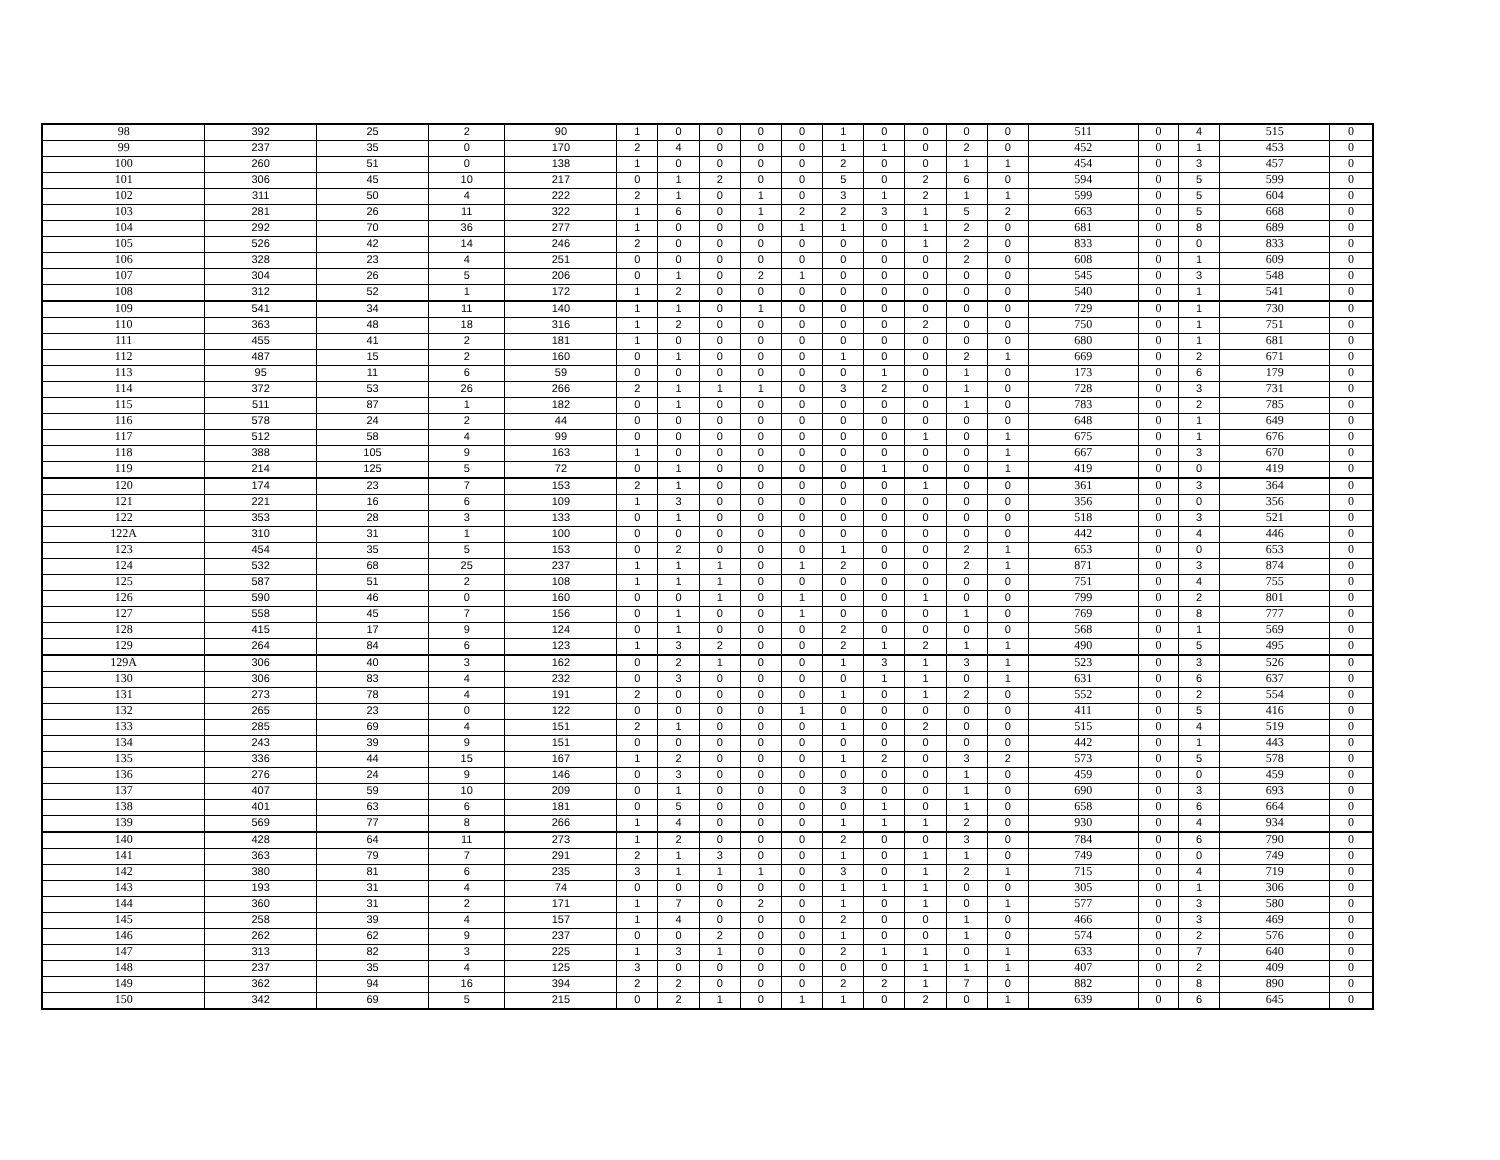| 98 | 392 | 25 | 2 | 90 | 1 | 0 | 0 | 0 | 0 | 1 | 0 | 0 | 0 | 0 | 511 | 0 | 4 | 515 | 0 |
| 99 | 237 | 35 | 0 | 170 | 2 | 4 | 0 | 0 | 0 | 1 | 1 | 0 | 2 | 0 | 452 | 0 | 1 | 453 | 0 |
| 100 | 260 | 51 | 0 | 138 | 1 | 0 | 0 | 0 | 0 | 2 | 0 | 0 | 1 | 1 | 454 | 0 | 3 | 457 | 0 |
| 101 | 306 | 45 | 10 | 217 | 0 | 1 | 2 | 0 | 0 | 5 | 0 | 2 | 6 | 0 | 594 | 0 | 5 | 599 | 0 |
| 102 | 311 | 50 | 4 | 222 | 2 | 1 | 0 | 1 | 0 | 3 | 1 | 2 | 1 | 1 | 599 | 0 | 5 | 604 | 0 |
| 103 | 281 | 26 | 11 | 322 | 1 | 6 | 0 | 1 | 2 | 2 | 3 | 1 | 5 | 2 | 663 | 0 | 5 | 668 | 0 |
| 104 | 292 | 70 | 36 | 277 | 1 | 0 | 0 | 0 | 1 | 1 | 0 | 1 | 2 | 0 | 681 | 0 | 8 | 689 | 0 |
| 105 | 526 | 42 | 14 | 246 | 2 | 0 | 0 | 0 | 0 | 0 | 0 | 1 | 2 | 0 | 833 | 0 | 0 | 833 | 0 |
| 106 | 328 | 23 | 4 | 251 | 0 | 0 | 0 | 0 | 0 | 0 | 0 | 0 | 2 | 0 | 608 | 0 | 1 | 609 | 0 |
| 107 | 304 | 26 | 5 | 206 | 0 | 1 | 0 | 2 | 1 | 0 | 0 | 0 | 0 | 0 | 545 | 0 | 3 | 548 | 0 |
| 108 | 312 | 52 | 1 | 172 | 1 | 2 | 0 | 0 | 0 | 0 | 0 | 0 | 0 | 0 | 540 | 0 | 1 | 541 | 0 |
| 109 | 541 | 34 | 11 | 140 | 1 | 1 | 0 | 1 | 0 | 0 | 0 | 0 | 0 | 0 | 729 | 0 | 1 | 730 | 0 |
| 110 | 363 | 48 | 18 | 316 | 1 | 2 | 0 | 0 | 0 | 0 | 0 | 2 | 0 | 0 | 750 | 0 | 1 | 751 | 0 |
| 111 | 455 | 41 | 2 | 181 | 1 | 0 | 0 | 0 | 0 | 0 | 0 | 0 | 0 | 0 | 680 | 0 | 1 | 681 | 0 |
| 112 | 487 | 15 | 2 | 160 | 0 | 1 | 0 | 0 | 0 | 1 | 0 | 0 | 2 | 1 | 669 | 0 | 2 | 671 | 0 |
| 113 | 95 | 11 | 6 | 59 | 0 | 0 | 0 | 0 | 0 | 0 | 1 | 0 | 1 | 0 | 173 | 0 | 6 | 179 | 0 |
| 114 | 372 | 53 | 26 | 266 | 2 | 1 | 1 | 1 | 0 | 3 | 2 | 0 | 1 | 0 | 728 | 0 | 3 | 731 | 0 |
| 115 | 511 | 87 | 1 | 182 | 0 | 1 | 0 | 0 | 0 | 0 | 0 | 0 | 1 | 0 | 783 | 0 | 2 | 785 | 0 |
| 116 | 578 | 24 | 2 | 44 | 0 | 0 | 0 | 0 | 0 | 0 | 0 | 0 | 0 | 0 | 648 | 0 | 1 | 649 | 0 |
| 117 | 512 | 58 | 4 | 99 | 0 | 0 | 0 | 0 | 0 | 0 | 0 | 1 | 0 | 1 | 675 | 0 | 1 | 676 | 0 |
| 118 | 388 | 105 | 9 | 163 | 1 | 0 | 0 | 0 | 0 | 0 | 0 | 0 | 0 | 1 | 667 | 0 | 3 | 670 | 0 |
| 119 | 214 | 125 | 5 | 72 | 0 | 1 | 0 | 0 | 0 | 0 | 1 | 0 | 0 | 1 | 419 | 0 | 0 | 419 | 0 |
| 120 | 174 | 23 | 7 | 153 | 2 | 1 | 0 | 0 | 0 | 0 | 0 | 1 | 0 | 0 | 361 | 0 | 3 | 364 | 0 |
| 121 | 221 | 16 | 6 | 109 | 1 | 3 | 0 | 0 | 0 | 0 | 0 | 0 | 0 | 0 | 356 | 0 | 0 | 356 | 0 |
| 122 | 353 | 28 | 3 | 133 | 0 | 1 | 0 | 0 | 0 | 0 | 0 | 0 | 0 | 0 | 518 | 0 | 3 | 521 | 0 |
| 122A | 310 | 31 | 1 | 100 | 0 | 0 | 0 | 0 | 0 | 0 | 0 | 0 | 0 | 0 | 442 | 0 | 4 | 446 | 0 |
| 123 | 454 | 35 | 5 | 153 | 0 | 2 | 0 | 0 | 0 | 1 | 0 | 0 | 2 | 1 | 653 | 0 | 0 | 653 | 0 |
| 124 | 532 | 68 | 25 | 237 | 1 | 1 | 1 | 0 | 1 | 2 | 0 | 0 | 2 | 1 | 871 | 0 | 3 | 874 | 0 |
| 125 | 587 | 51 | 2 | 108 | 1 | 1 | 1 | 0 | 0 | 0 | 0 | 0 | 0 | 0 | 751 | 0 | 4 | 755 | 0 |
| 126 | 590 | 46 | 0 | 160 | 0 | 0 | 1 | 0 | 1 | 0 | 0 | 1 | 0 | 0 | 799 | 0 | 2 | 801 | 0 |
| 127 | 558 | 45 | 7 | 156 | 0 | 1 | 0 | 0 | 1 | 0 | 0 | 0 | 1 | 0 | 769 | 0 | 8 | 777 | 0 |
| 128 | 415 | 17 | 9 | 124 | 0 | 1 | 0 | 0 | 0 | 2 | 0 | 0 | 0 | 0 | 568 | 0 | 1 | 569 | 0 |
| 129 | 264 | 84 | 6 | 123 | 1 | 3 | 2 | 0 | 0 | 2 | 1 | 2 | 1 | 1 | 490 | 0 | 5 | 495 | 0 |
| 129A | 306 | 40 | 3 | 162 | 0 | 2 | 1 | 0 | 0 | 1 | 3 | 1 | 3 | 1 | 523 | 0 | 3 | 526 | 0 |
| 130 | 306 | 83 | 4 | 232 | 0 | 3 | 0 | 0 | 0 | 0 | 1 | 1 | 0 | 1 | 631 | 0 | 6 | 637 | 0 |
| 131 | 273 | 78 | 4 | 191 | 2 | 0 | 0 | 0 | 0 | 1 | 0 | 1 | 2 | 0 | 552 | 0 | 2 | 554 | 0 |
| 132 | 265 | 23 | 0 | 122 | 0 | 0 | 0 | 0 | 1 | 0 | 0 | 0 | 0 | 0 | 411 | 0 | 5 | 416 | 0 |
| 133 | 285 | 69 | 4 | 151 | 2 | 1 | 0 | 0 | 0 | 1 | 0 | 2 | 0 | 0 | 515 | 0 | 4 | 519 | 0 |
| 134 | 243 | 39 | 9 | 151 | 0 | 0 | 0 | 0 | 0 | 0 | 0 | 0 | 0 | 0 | 442 | 0 | 1 | 443 | 0 |
| 135 | 336 | 44 | 15 | 167 | 1 | 2 | 0 | 0 | 0 | 1 | 2 | 0 | 3 | 2 | 573 | 0 | 5 | 578 | 0 |
| 136 | 276 | 24 | 9 | 146 | 0 | 3 | 0 | 0 | 0 | 0 | 0 | 0 | 1 | 0 | 459 | 0 | 0 | 459 | 0 |
| 137 | 407 | 59 | 10 | 209 | 0 | 1 | 0 | 0 | 0 | 3 | 0 | 0 | 1 | 0 | 690 | 0 | 3 | 693 | 0 |
| 138 | 401 | 63 | 6 | 181 | 0 | 5 | 0 | 0 | 0 | 0 | 1 | 0 | 1 | 0 | 658 | 0 | 6 | 664 | 0 |
| 139 | 569 | 77 | 8 | 266 | 1 | 4 | 0 | 0 | 0 | 1 | 1 | 1 | 2 | 0 | 930 | 0 | 4 | 934 | 0 |
| 140 | 428 | 64 | 11 | 273 | 1 | 2 | 0 | 0 | 0 | 2 | 0 | 0 | 3 | 0 | 784 | 0 | 6 | 790 | 0 |
| 141 | 363 | 79 | 7 | 291 | 2 | 1 | 3 | 0 | 0 | 1 | 0 | 1 | 1 | 0 | 749 | 0 | 0 | 749 | 0 |
| 142 | 380 | 81 | 6 | 235 | 3 | 1 | 1 | 1 | 0 | 3 | 0 | 1 | 2 | 1 | 715 | 0 | 4 | 719 | 0 |
| 143 | 193 | 31 | 4 | 74 | 0 | 0 | 0 | 0 | 0 | 1 | 1 | 1 | 0 | 0 | 305 | 0 | 1 | 306 | 0 |
| 144 | 360 | 31 | 2 | 171 | 1 | 7 | 0 | 2 | 0 | 1 | 0 | 1 | 0 | 1 | 577 | 0 | 3 | 580 | 0 |
| 145 | 258 | 39 | 4 | 157 | 1 | 4 | 0 | 0 | 0 | 2 | 0 | 0 | 1 | 0 | 466 | 0 | 3 | 469 | 0 |
| 146 | 262 | 62 | 9 | 237 | 0 | 0 | 2 | 0 | 0 | 1 | 0 | 0 | 1 | 0 | 574 | 0 | 2 | 576 | 0 |
| 147 | 313 | 82 | 3 | 225 | 1 | 3 | 1 | 0 | 0 | 2 | 1 | 1 | 0 | 1 | 633 | 0 | 7 | 640 | 0 |
| 148 | 237 | 35 | 4 | 125 | 3 | 0 | 0 | 0 | 0 | 0 | 0 | 1 | 1 | 1 | 407 | 0 | 2 | 409 | 0 |
| 149 | 362 | 94 | 16 | 394 | 2 | 2 | 0 | 0 | 0 | 2 | 2 | 1 | 7 | 0 | 882 | 0 | 8 | 890 | 0 |
| 150 | 342 | 69 | 5 | 215 | 0 | 2 | 1 | 0 | 1 | 1 | 0 | 2 | 0 | 1 | 639 | 0 | 6 | 645 | 0 |